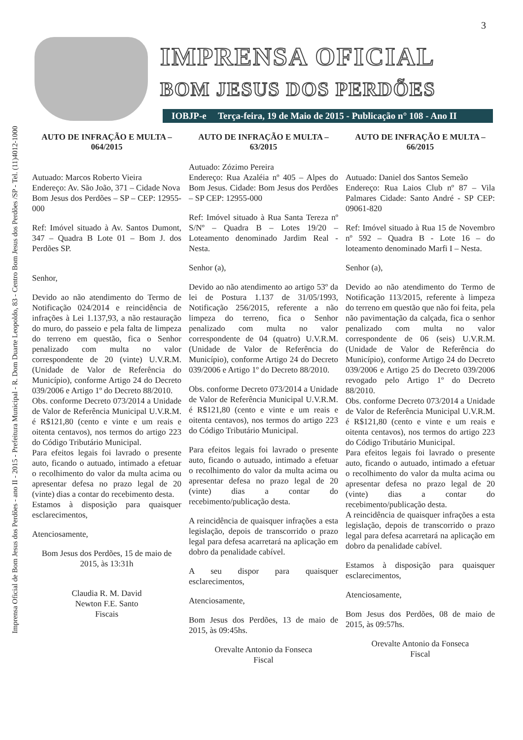3
Imprensa Oficial de Bom Jesus dos Perdões - ano II - 2015 - Prefeitura Municipal - R. Dom Duarte Leopoldo, 83 - Centro Bom Jesus dos Perdões /SP - Tel. (11)4012-1000
IMPRENSA OFICIAL
BOM JESUS DOS PERDÕES
IOBJP-e Terça-feira, 19 de Maio de 2015 - Publicação n° 108 - Ano II
AUTO DE INFRAÇÃO E MULTA – 064/2015
Autuado: Marcos Roberto Vieira
Endereço: Av. São João, 371 – Cidade Nova
Bom Jesus dos Perdões – SP – CEP: 12955-000
Ref: Imóvel situado à Av. Santos Dumont, 347 – Quadra B Lote 01 – Bom J. dos Perdões SP.
Senhor,
Devido ao não atendimento do Termo de Notificação 024/2014 e reincidência de infrações à Lei 1.137,93, a não restauração do muro, do passeio e pela falta de limpeza do terreno em questão, fica o Senhor penalizado com multa no valor correspondente de 20 (vinte) U.V.R.M. (Unidade de Valor de Referência do Município), conforme Artigo 24 do Decreto 039/2006 e Artigo 1º do Decreto 88/2010.
Obs. conforme Decreto 073/2014 a Unidade de Valor de Referência Municipal U.V.R.M. é R$121,80 (cento e vinte e um reais e oitenta centavos), nos termos do artigo 223 do Código Tributário Municipal.
Para efeitos legais foi lavrado o presente auto, ficando o autuado, intimado a efetuar o recolhimento do valor da multa acima ou apresentar defesa no prazo legal de 20 (vinte) dias a contar do recebimento desta.
Estamos à disposição para quaisquer esclarecimentos,
Atenciosamente,
Bom Jesus dos Perdões, 15 de maio de 2015, às 13:31h
Claudia R. M. David
Newton F.E. Santo
Fiscais
AUTO DE INFRAÇÃO E MULTA – 63/2015
Autuado: Zózimo Pereira
Endereço: Rua Azaléia nº 405 – Alpes do Bom Jesus. Cidade: Bom Jesus dos Perdões – SP CEP: 12955-000
Ref: Imóvel situado à Rua Santa Tereza nº S/Nº – Quadra B – Lotes 19/20 – Loteamento denominado Jardim Real - Nesta.
Senhor (a),
Devido ao não atendimento ao artigo 53º da lei de Postura 1.137 de 31/05/1993, Notificação 256/2015, referente a não limpeza do terreno, fica o Senhor penalizado com multa no valor correspondente de 04 (quatro) U.V.R.M. (Unidade de Valor de Referência do Município), conforme Artigo 24 do Decreto 039/2006 e Artigo 1º do Decreto 88/2010.
Obs. conforme Decreto 073/2014 a Unidade de Valor de Referência Municipal U.V.R.M. é R$121,80 (cento e vinte e um reais e oitenta centavos), nos termos do artigo 223 do Código Tributário Municipal.
Para efeitos legais foi lavrado o presente auto, ficando o autuado, intimado a efetuar o recolhimento do valor da multa acima ou apresentar defesa no prazo legal de 20 (vinte) dias a contar do recebimento/publicação desta.
A reincidência de quaisquer infrações a esta legislação, depois de transcorrido o prazo legal para defesa acarretará na aplicação em dobro da penalidade cabível.
A seu dispor para quaisquer esclarecimentos,
Atenciosamente,
Bom Jesus dos Perdões, 13 de maio de 2015, às 09:45hs.
Orevalte Antonio da Fonseca
Fiscal
AUTO DE INFRAÇÃO E MULTA – 66/2015
Autuado: Daniel dos Santos Semeão
Endereço: Rua Laios Club nº 87 – Vila Palmares Cidade: Santo André - SP CEP: 09061-820
Ref: Imóvel situado à Rua 15 de Novembro nº 592 – Quadra B - Lote 16 – do loteamento denominado Marfi I – Nesta.
Senhor (a),
Devido ao não atendimento do Termo de Notificação 113/2015, referente à limpeza do terreno em questão que não foi feita, pela não pavimentação da calçada, fica o senhor penalizado com multa no valor correspondente de 06 (seis) U.V.R.M. (Unidade de Valor de Referência do Município), conforme Artigo 24 do Decreto 039/2006 e Artigo 25 do Decreto 039/2006 revogado pelo Artigo 1º do Decreto 88/2010.
Obs. conforme Decreto 073/2014 a Unidade de Valor de Referência Municipal U.V.R.M. é R$121,80 (cento e vinte e um reais e oitenta centavos), nos termos do artigo 223 do Código Tributário Municipal.
Para efeitos legais foi lavrado o presente auto, ficando o autuado, intimado a efetuar o recolhimento do valor da multa acima ou apresentar defesa no prazo legal de 20 (vinte) dias a contar do recebimento/publicação desta.
A reincidência de quaisquer infrações a esta legislação, depois de transcorrido o prazo legal para defesa acarretará na aplicação em dobro da penalidade cabível.
Estamos à disposição para quaisquer esclarecimentos,
Atenciosamente,
Bom Jesus dos Perdões, 08 de maio de 2015, às 09:57hs.
Orevalte Antonio da Fonseca
Fiscal